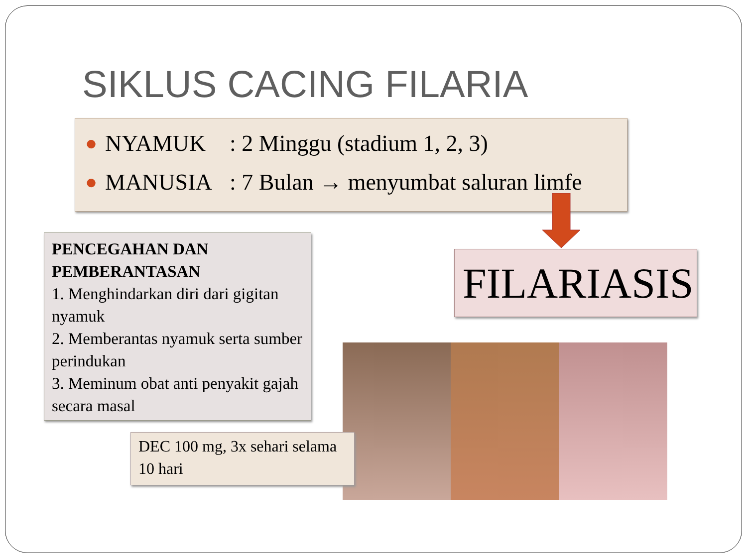SIKLUS CACING FILARIA
● NYAMUK: 2 Minggu (stadium 1, 2, 3)
● MANUSIA: 7 Bulan → menyumbat saluran limfe
PENCEGAHAN DAN PEMBERANTASAN
1. Menghindarkan diri dari gigitan nyamuk
2. Memberantas nyamuk serta sumber perindukan
3. Meminum obat anti penyakit gajah secara masal
FILARIASIS
DEC 100 mg, 3x sehari selama 10 hari